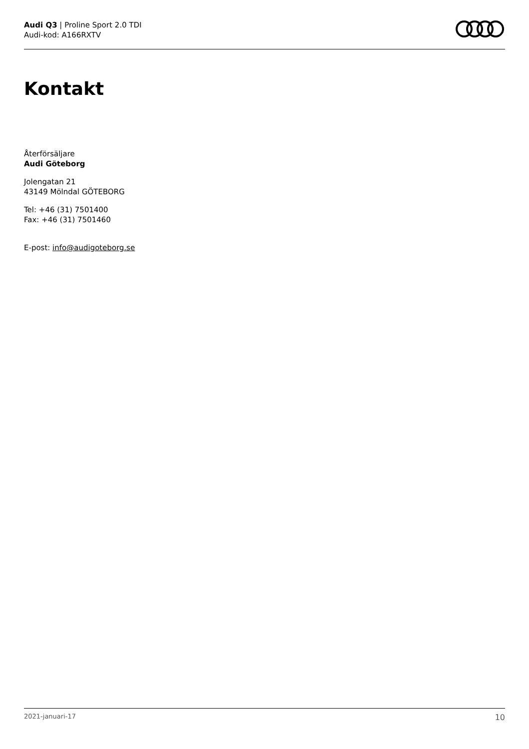Audi Q3 | Proline Sport 2.0 TDI
Audi-kod: A166RXTV
Kontakt
Återförsäljare
Audi Göteborg
Jolengatan 21
43149 Mölndal GÖTEBORG
Tel: +46 (31) 7501400
Fax: +46 (31) 7501460
E-post: info@audigoteborg.se
2021-januari-17 10